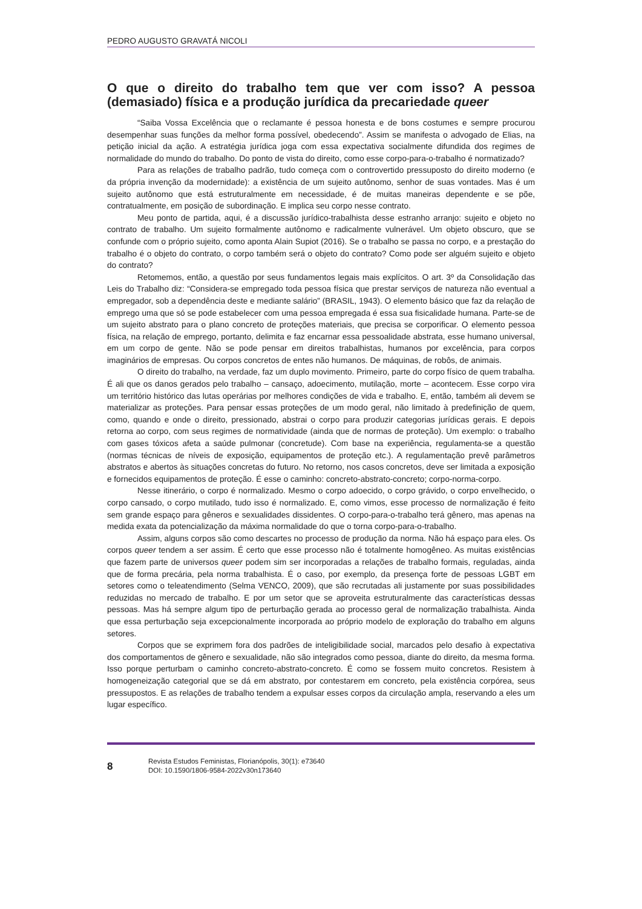PEDRO AUGUSTO GRAVATÁ NICOLI
O que o direito do trabalho tem que ver com isso? A pessoa (demasiado) física e a produção jurídica da precariedade queer
“Saiba Vossa Excelência que o reclamante é pessoa honesta e de bons costumes e sempre procurou desempenhar suas funções da melhor forma possível, obedecendo”. Assim se manifesta o advogado de Elias, na petição inicial da ação. A estratégia jurídica joga com essa expectativa socialmente difundida dos regimes de normalidade do mundo do trabalho. Do ponto de vista do direito, como esse corpo-para-o-trabalho é normatizado?
Para as relações de trabalho padrão, tudo começa com o controvertido pressuposto do direito moderno (e da própria invenção da modernidade): a existência de um sujeito autônomo, senhor de suas vontades. Mas é um sujeito autônomo que está estruturalmente em necessidade, é de muitas maneiras dependente e se põe, contratualmente, em posição de subordinação. E implica seu corpo nesse contrato.
Meu ponto de partida, aqui, é a discussão jurídico-trabalhista desse estranho arranjo: sujeito e objeto no contrato de trabalho. Um sujeito formalmente autônomo e radicalmente vulnerável. Um objeto obscuro, que se confunde com o próprio sujeito, como aponta Alain Supiot (2016). Se o trabalho se passa no corpo, e a prestação do trabalho é o objeto do contrato, o corpo também será o objeto do contrato? Como pode ser alguém sujeito e objeto do contrato?
Retomemos, então, a questão por seus fundamentos legais mais explícitos. O art. 3º da Consolidação das Leis do Trabalho diz: “Considera-se empregado toda pessoa física que prestar serviços de natureza não eventual a empregador, sob a dependência deste e mediante salário” (BRASIL, 1943). O elemento básico que faz da relação de emprego uma que só se pode estabelecer com uma pessoa empregada é essa sua fisicalidade humana. Parte-se de um sujeito abstrato para o plano concreto de proteções materiais, que precisa se corporificar. O elemento pessoa física, na relação de emprego, portanto, delimita e faz encarnar essa pessoalidade abstrata, esse humano universal, em um corpo de gente. Não se pode pensar em direitos trabalhistas, humanos por excelência, para corpos imaginários de empresas. Ou corpos concretos de entes não humanos. De máquinas, de robôs, de animais.
O direito do trabalho, na verdade, faz um duplo movimento. Primeiro, parte do corpo físico de quem trabalha. É ali que os danos gerados pelo trabalho – cansaço, adoecimento, mutilação, morte – acontecem. Esse corpo vira um território histórico das lutas operárias por melhores condições de vida e trabalho. E, então, também ali devem se materializar as proteções. Para pensar essas proteções de um modo geral, não limitado à predefinição de quem, como, quando e onde o direito, pressionado, abstrai o corpo para produzir categorias jurídicas gerais. E depois retorna ao corpo, com seus regimes de normatividade (ainda que de normas de proteção). Um exemplo: o trabalho com gases tóxicos afeta a saúde pulmonar (concretude). Com base na experiência, regulamenta-se a questão (normas técnicas de níveis de exposição, equipamentos de proteção etc.). A regulamentação prevê parâmetros abstratos e abertos às situações concretas do futuro. No retorno, nos casos concretos, deve ser limitada a exposição e fornecidos equipamentos de proteção. É esse o caminho: concreto-abstrato-concreto; corpo-norma-corpo.
Nesse itinerário, o corpo é normalizado. Mesmo o corpo adoecido, o corpo grávido, o corpo envelhecido, o corpo cansado, o corpo mutilado, tudo isso é normalizado. E, como vimos, esse processo de normalização é feito sem grande espaço para gêneros e sexualidades dissidentes. O corpo-para-o-trabalho terá gênero, mas apenas na medida exata da potencialização da máxima normalidade do que o torna corpo-para-o-trabalho.
Assim, alguns corpos são como descartes no processo de produção da norma. Não há espaço para eles. Os corpos queer tendem a ser assim. É certo que esse processo não é totalmente homogêneo. As muitas existências que fazem parte de universos queer podem sim ser incorporadas a relações de trabalho formais, reguladas, ainda que de forma precária, pela norma trabalhista. É o caso, por exemplo, da presença forte de pessoas LGBT em setores como o teleatendimento (Selma VENCO, 2009), que são recrutadas ali justamente por suas possibilidades reduzidas no mercado de trabalho. E por um setor que se aproveita estruturalmente das características dessas pessoas. Mas há sempre algum tipo de perturbação gerada ao processo geral de normalização trabalhista. Ainda que essa perturbação seja excepcionalmente incorporada ao próprio modelo de exploração do trabalho em alguns setores.
Corpos que se exprimem fora dos padrões de inteligibilidade social, marcados pelo desafio à expectativa dos comportamentos de gênero e sexualidade, não são integrados como pessoa, diante do direito, da mesma forma. Isso porque perturbam o caminho concreto-abstrato-concreto. É como se fossem muito concretos. Resistem à homogeneização categorial que se dá em abstrato, por contestarem em concreto, pela existência corpórea, seus pressupostos. E as relações de trabalho tendem a expulsar esses corpos da circulação ampla, reservando a eles um lugar específico.
8
Revista Estudos Feministas, Florianópolis, 30(1): e73640
DOI: 10.1590/1806-9584-2022v30n173640